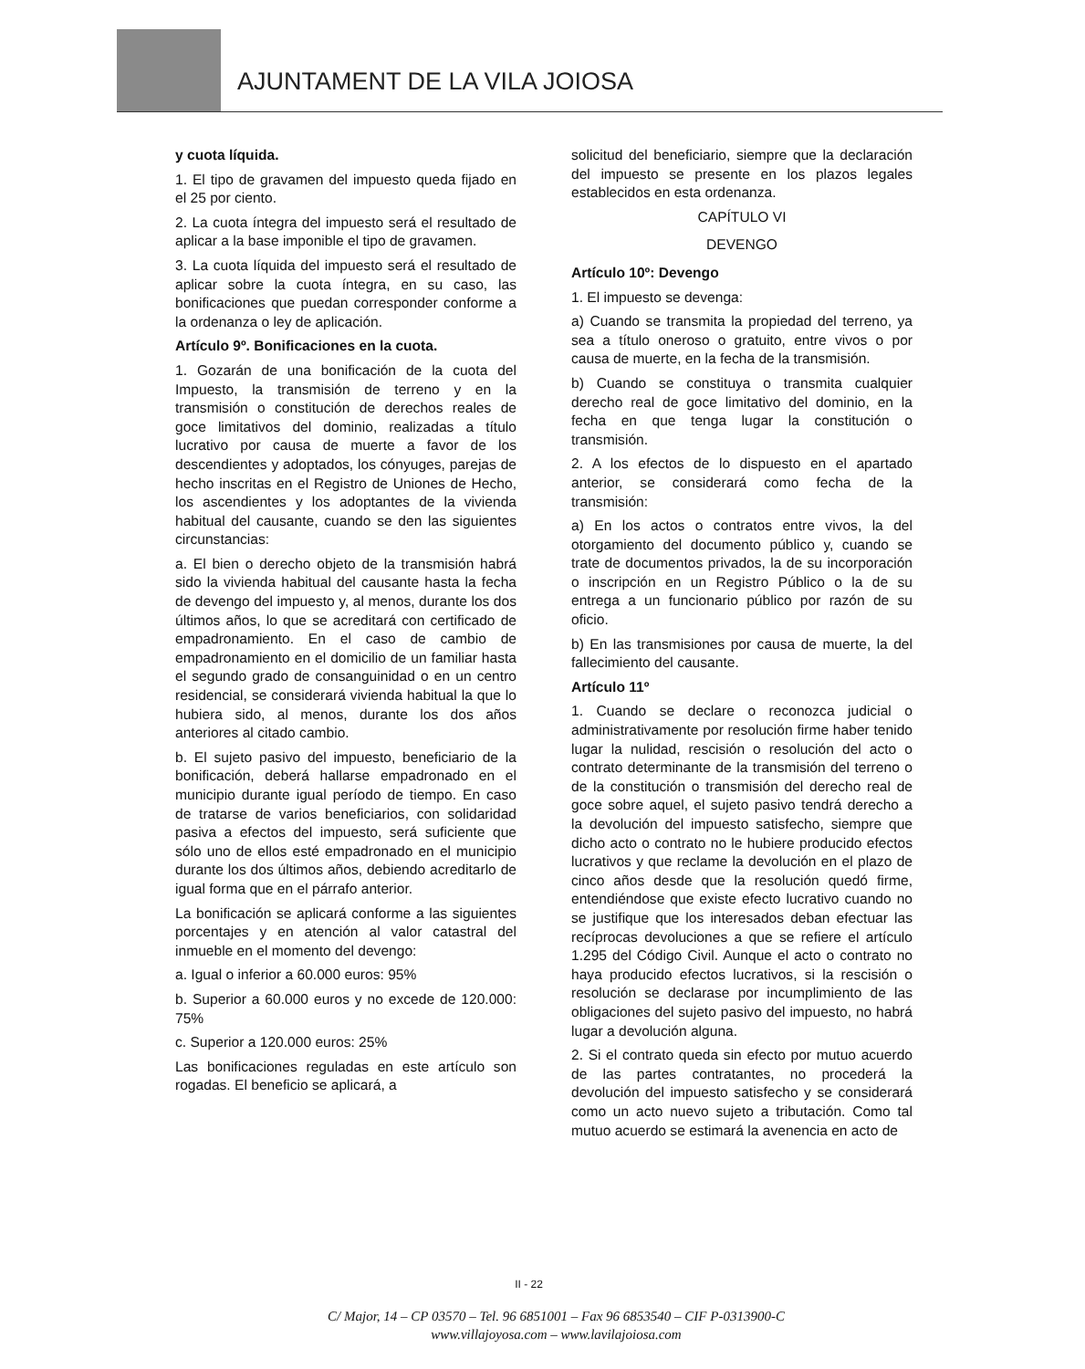AJUNTAMENT DE LA VILA JOIOSA
y cuota líquida.
1. El tipo de gravamen del impuesto queda fijado en el 25 por ciento.
2. La cuota íntegra del impuesto será el resultado de aplicar a la base imponible el tipo de gravamen.
3. La cuota líquida del impuesto será el resultado de aplicar sobre la cuota íntegra, en su caso, las bonificaciones que puedan corresponder conforme a la ordenanza o ley de aplicación.
Artículo 9º. Bonificaciones en la cuota.
1. Gozarán de una bonificación de la cuota del Impuesto, la transmisión de terreno y en la transmisión o constitución de derechos reales de goce limitativos del dominio, realizadas a título lucrativo por causa de muerte a favor de los descendientes y adoptados, los cónyuges, parejas de hecho inscritas en el Registro de Uniones de Hecho, los ascendientes y los adoptantes de la vivienda habitual del causante, cuando se den las siguientes circunstancias:
a. El bien o derecho objeto de la transmisión habrá sido la vivienda habitual del causante hasta la fecha de devengo del impuesto y, al menos, durante los dos últimos años, lo que se acreditará con certificado de empadronamiento. En el caso de cambio de empadronamiento en el domicilio de un familiar hasta el segundo grado de consanguinidad o en un centro residencial, se considerará vivienda habitual la que lo hubiera sido, al menos, durante los dos años anteriores al citado cambio.
b. El sujeto pasivo del impuesto, beneficiario de la bonificación, deberá hallarse empadronado en el municipio durante igual período de tiempo. En caso de tratarse de varios beneficiarios, con solidaridad pasiva a efectos del impuesto, será suficiente que sólo uno de ellos esté empadronado en el municipio durante los dos últimos años, debiendo acreditarlo de igual forma que en el párrafo anterior.
La bonificación se aplicará conforme a las siguientes porcentajes y en atención al valor catastral del inmueble en el momento del devengo:
a. Igual o inferior a 60.000 euros: 95%
b. Superior a 60.000 euros y no excede de 120.000: 75%
c. Superior a 120.000 euros: 25%
Las bonificaciones reguladas en este artículo son rogadas. El beneficio se aplicará, a
solicitud del beneficiario, siempre que la declaración del impuesto se presente en los plazos legales establecidos en esta ordenanza.
CAPÍTULO VI
DEVENGO
Artículo 10º: Devengo
1. El impuesto se devenga:
a) Cuando se transmita la propiedad del terreno, ya sea a título oneroso o gratuito, entre vivos o por causa de muerte, en la fecha de la transmisión.
b) Cuando se constituya o transmita cualquier derecho real de goce limitativo del dominio, en la fecha en que tenga lugar la constitución o transmisión.
2. A los efectos de lo dispuesto en el apartado anterior, se considerará como fecha de la transmisión:
a) En los actos o contratos entre vivos, la del otorgamiento del documento público y, cuando se trate de documentos privados, la de su incorporación o inscripción en un Registro Público o la de su entrega a un funcionario público por razón de su oficio.
b) En las transmisiones por causa de muerte, la del fallecimiento del causante.
Artículo 11º
1. Cuando se declare o reconozca judicial o administrativamente por resolución firme haber tenido lugar la nulidad, rescisión o resolución del acto o contrato determinante de la transmisión del terreno o de la constitución o transmisión del derecho real de goce sobre aquel, el sujeto pasivo tendrá derecho a la devolución del impuesto satisfecho, siempre que dicho acto o contrato no le hubiere producido efectos lucrativos y que reclame la devolución en el plazo de cinco años desde que la resolución quedó firme, entendiéndose que existe efecto lucrativo cuando no se justifique que los interesados deban efectuar las recíprocas devoluciones a que se refiere el artículo 1.295 del Código Civil. Aunque el acto o contrato no haya producido efectos lucrativos, si la rescisión o resolución se declarase por incumplimiento de las obligaciones del sujeto pasivo del impuesto, no habrá lugar a devolución alguna.
2. Si el contrato queda sin efecto por mutuo acuerdo de las partes contratantes, no procederá la devolución del impuesto satisfecho y se considerará como un acto nuevo sujeto a tributación. Como tal mutuo acuerdo se estimará la avenencia en acto de
II - 22
C/ Major, 14 – CP 03570 – Tel. 96 6851001 – Fax 96 6853540 – CIF P-0313900-C
www.villajoyosa.com – www.lavilajoiosa.com